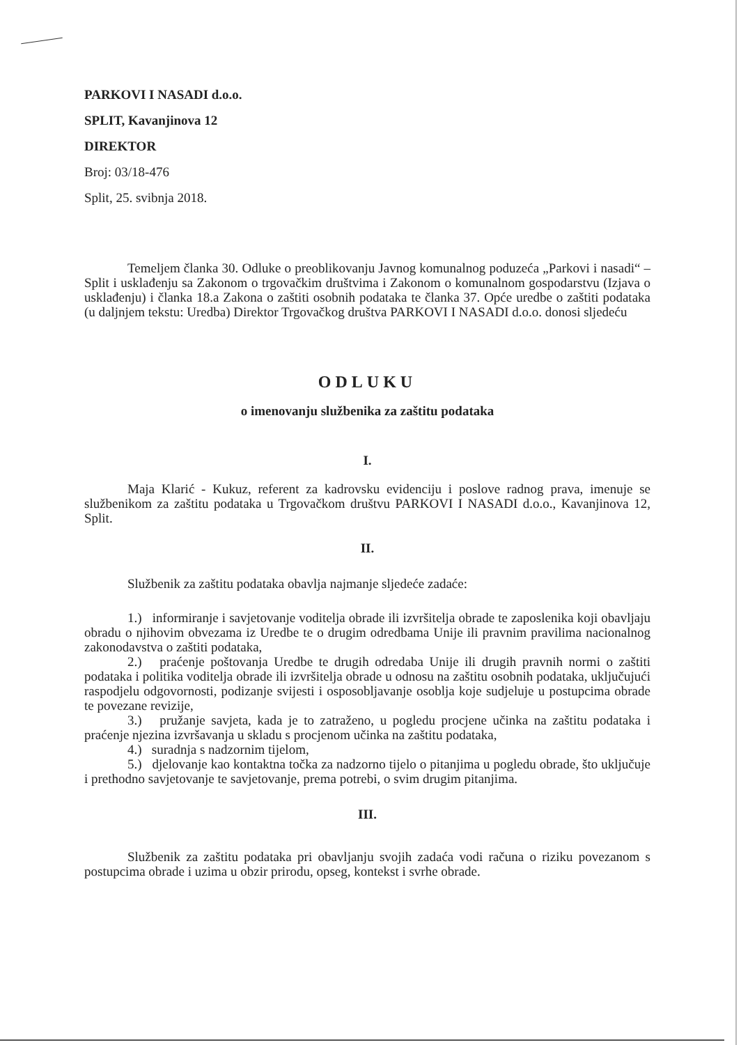PARKOVI I NASADI d.o.o.
SPLIT, Kavanjinova 12
DIREKTOR
Broj: 03/18-476
Split, 25. svibnja 2018.
Temeljem članka 30. Odluke o preoblikovanju Javnog komunalnog poduzeća „Parkovi i nasadi“ – Split i usklađenju sa Zakonom o trgovačkim društvima i Zakonom o komunalnom gospodarstvu (Izjava o usklađenju) i članka 18.a Zakona o zaštiti osobnih podataka te članka 37. Opće uredbe o zaštiti podataka (u daljnjem tekstu: Uredba) Direktor Trgovačkog društva PARKOVI I NASADI d.o.o. donosi sljedeću
ODLUKU
o imenovanju službenika za zaštitu podataka
I.
Maja Klarić - Kukuz, referent za kadrovsku evidenciju i poslove radnog prava, imenuje se službenikom za zaštitu podataka u Trgovačkom društvu PARKOVI I NASADI d.o.o., Kavanjinova 12, Split.
II.
Službenik za zaštitu podataka obavlja najmanje sljedeće zadaće:
1.) informiranje i savjetovanje voditelja obrade ili izvršitelja obrade te zaposlenika koji obavljaju obradu o njihovim obvezama iz Uredbe te o drugim odredbama Unije ili pravnim pravilima nacionalnog zakonodavstva o zaštiti podataka,
2.) praćenje poštovanja Uredbe te drugih odredaba Unije ili drugih pravnih normi o zaštiti podataka i politika voditelja obrade ili izvršitelja obrade u odnosu na zaštitu osobnih podataka, uključujući raspodjelu odgovornosti, podizanje svijesti i osposobljavanje osoblja koje sudjeluje u postupcima obrade te povezane revizije,
3.) pružanje savjeta, kada je to zatraženo, u pogledu procjene učinka na zaštitu podataka i praćenje njezina izvršavanja u skladu s procjenom učinka na zaštitu podataka,
4.) suradnja s nadzornim tijelom,
5.) djelovanje kao kontaktna točka za nadzorno tijelo o pitanjima u pogledu obrade, što uključuje i prethodno savjetovanje te savjetovanje, prema potrebi, o svim drugim pitanjima.
III.
Službenik za zaštitu podataka pri obavljanju svojih zadaća vodi računa o riziku povezanom s postupcima obrade i uzima u obzir prirodu, opseg, kontekst i svrhe obrade.